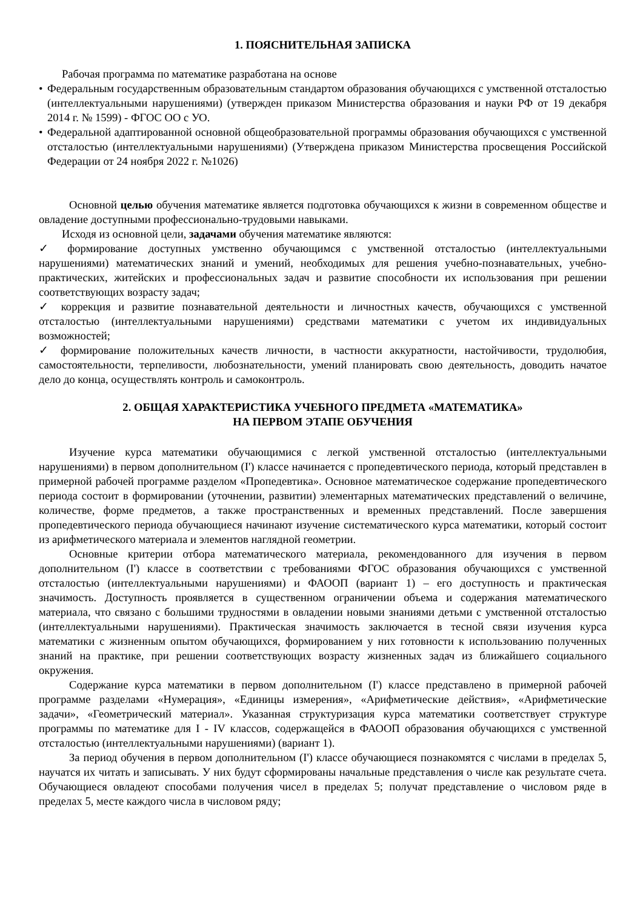1. ПОЯСНИТЕЛЬНАЯ ЗАПИСКА
Рабочая программа по математике разработана на основе
• Федеральным государственным образовательным стандартом образования обучающихся с умственной отсталостью (интеллектуальными нарушениями) (утвержден приказом Министерства образования и науки РФ от 19 декабря 2014 г. № 1599) - ФГОС ОО с УО.
• Федеральной адаптированной основной общеобразовательной программы образования обучающихся с умственной отсталостью (интеллектуальными нарушениями) (Утверждена приказом Министерства просвещения Российской Федерации от 24 ноября 2022 г. №1026)
Основной целью обучения математике является подготовка обучающихся к жизни в современном обществе и овладение доступными профессионально-трудовыми навыками.
Исходя из основной цели, задачами обучения математике являются:
✓ формирование доступных умственно обучающимся с умственной отсталостью (интеллектуальными нарушениями) математических знаний и умений, необходимых для решения учебно-познавательных, учебно-практических, житейских и профессиональных задач и развитие способности их использования при решении соответствующих возрасту задач;
✓ коррекция и развитие познавательной деятельности и личностных качеств, обучающихся с умственной отсталостью (интеллектуальными нарушениями) средствами математики с учетом их индивидуальных возможностей;
✓ формирование положительных качеств личности, в частности аккуратности, настойчивости, трудолюбия, самостоятельности, терпеливости, любознательности, умений планировать свою деятельность, доводить начатое дело до конца, осуществлять контроль и самоконтроль.
2. ОБЩАЯ ХАРАКТЕРИСТИКА УЧЕБНОГО ПРЕДМЕТА «МАТЕМАТИКА»
НА ПЕРВОМ ЭТАПЕ ОБУЧЕНИЯ
Изучение курса математики обучающимися с легкой умственной отсталостью (интеллектуальными нарушениями) в первом дополнительном (I') классе начинается с пропедевтического периода, который представлен в примерной рабочей программе разделом «Пропедевтика». Основное математическое содержание пропедевтического периода состоит в формировании (уточнении, развитии) элементарных математических представлений о величине, количестве, форме предметов, а также пространственных и временных представлений. После завершения пропедевтического периода обучающиеся начинают изучение систематического курса математики, который состоит из арифметического материала и элементов наглядной геометрии.
Основные критерии отбора математического материала, рекомендованного для изучения в первом дополнительном (I') классе в соответствии с требованиями ФГОС образования обучающихся с умственной отсталостью (интеллектуальными нарушениями) и ФАООП (вариант 1) – его доступность и практическая значимость. Доступность проявляется в существенном ограничении объема и содержания математического материала, что связано с большими трудностями в овладении новыми знаниями детьми с умственной отсталостью (интеллектуальными нарушениями). Практическая значимость заключается в тесной связи изучения курса математики с жизненным опытом обучающихся, формированием у них готовности к использованию полученных знаний на практике, при решении соответствующих возрасту жизненных задач из ближайшего социального окружения.
Содержание курса математики в первом дополнительном (I') классе представлено в примерной рабочей программе разделами «Нумерация», «Единицы измерения», «Арифметические действия», «Арифметические задачи», «Геометрический материал». Указанная структуризация курса математики соответствует структуре программы по математике для I - IV классов, содержащейся в ФАООП образования обучающихся с умственной отсталостью (интеллектуальными нарушениями) (вариант 1).
За период обучения в первом дополнительном (I') классе обучающиеся познакомятся с числами в пределах 5, научатся их читать и записывать. У них будут сформированы начальные представления о числе как результате счета. Обучающиеся овладеют способами получения чисел в пределах 5; получат представление о числовом ряде в пределах 5, месте каждого числа в числовом ряду;